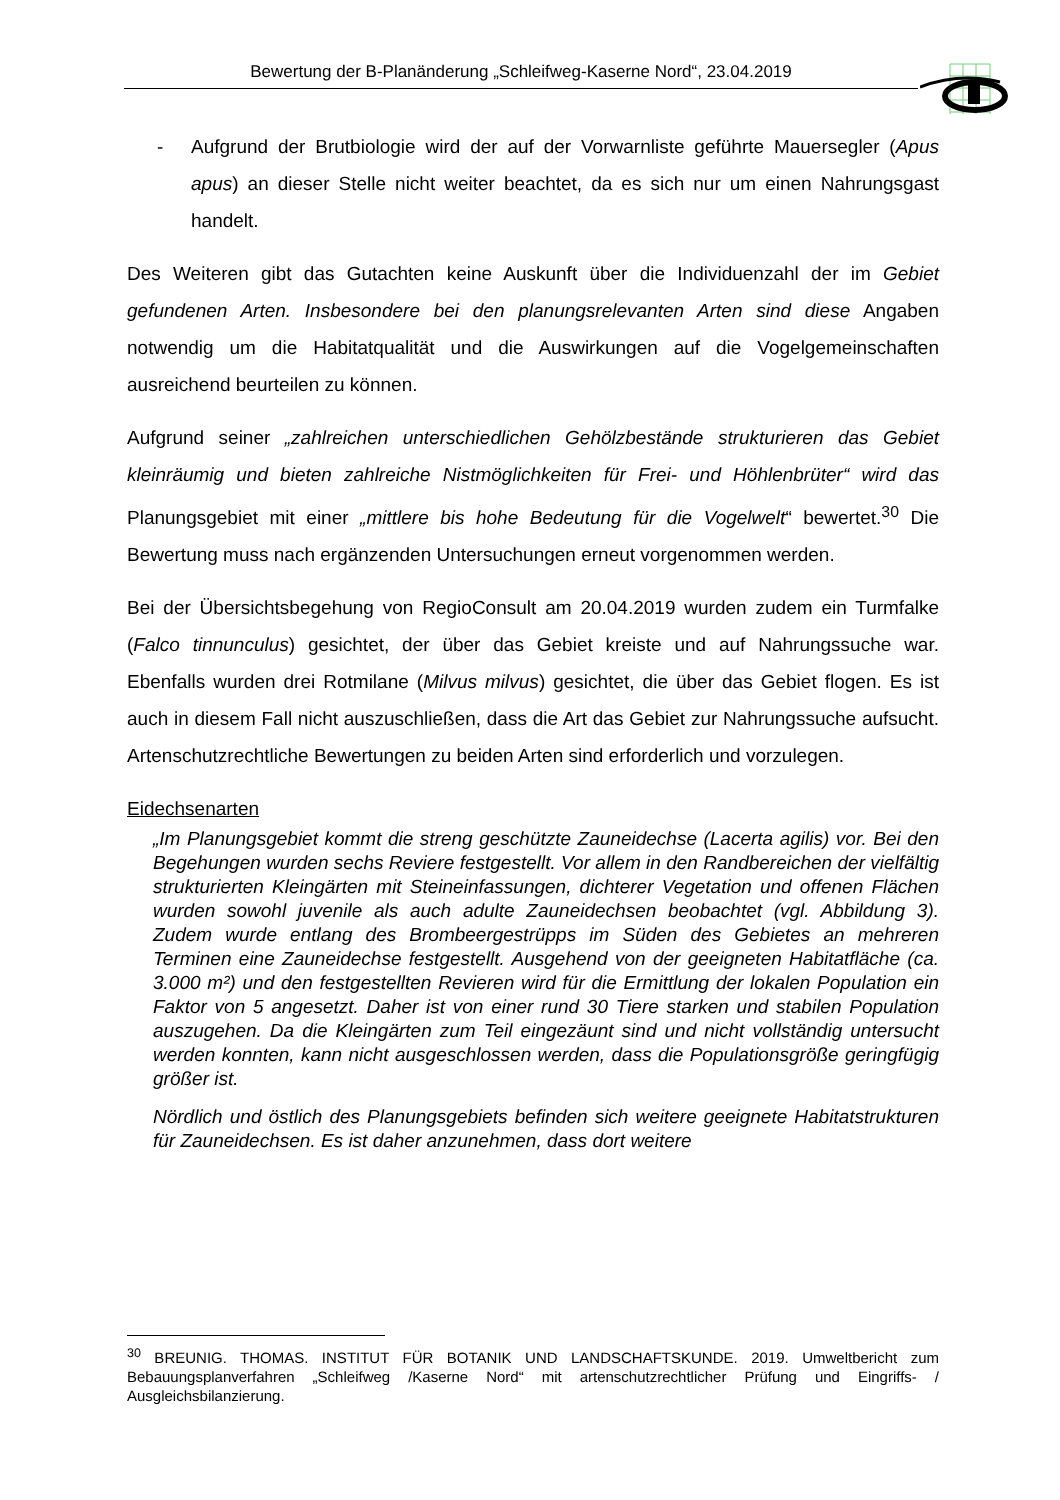Bewertung der B-Planänderung „Schleifweg-Kaserne Nord“, 23.04.2019
- Aufgrund der Brutbiologie wird der auf der Vorwarnliste geführte Mauersegler (Apus apus) an dieser Stelle nicht weiter beachtet, da es sich nur um einen Nahrungsgast handelt.
Des Weiteren gibt das Gutachten keine Auskunft über die Individuenzahl der im Gebiet gefundenen Arten. Insbesondere bei den planungsrelevanten Arten sind diese Angaben notwendig um die Habitatqualität und die Auswirkungen auf die Vogelgemeinschaften ausreichend beurteilen zu können.
Aufgrund seiner „zahlreichen unterschiedlichen Gehölzbestände strukturieren das Gebiet kleinräumig und bieten zahlreiche Nistmöglichkeiten für Frei- und Höhlenbrüter“ wird das Planungsgebiet mit einer „mittlere bis hohe Bedeutung für die Vogelwelt“ bewertet.<sup>30</sup> Die Bewertung muss nach ergänzenden Untersuchungen erneut vorgenommen werden.
Bei der Übersichtsbegehung von RegioConsult am 20.04.2019 wurden zudem ein Turmfalke (Falco tinnunculus) gesichtet, der über das Gebiet kreiste und auf Nahrungssuche war. Ebenfalls wurden drei Rotmilane (Milvus milvus) gesichtet, die über das Gebiet flogen. Es ist auch in diesem Fall nicht auszuschließen, dass die Art das Gebiet zur Nahrungssuche aufsucht. Artenschutzrechtliche Bewertungen zu beiden Arten sind erforderlich und vorzulegen.
Eidechsenarten
„Im Planungsgebiet kommt die streng geschützte Zauneidechse (Lacerta agilis) vor. Bei den Begehungen wurden sechs Reviere festgestellt. Vor allem in den Randbereichen der vielfältig strukturierten Kleingärten mit Steineinfassungen, dichterer Vegetation und offenen Flächen wurden sowohl juvenile als auch adulte Zauneidechsen beobachtet (vgl. Abbildung 3). Zudem wurde entlang des Brombeergestrüpps im Süden des Gebietes an mehreren Terminen eine Zauneidechse festgestellt. Ausgehend von der geeigneten Habitatfläche (ca. 3.000 m²) und den festgestellten Revieren wird für die Ermittlung der lokalen Population ein Faktor von 5 angesetzt. Daher ist von einer rund 30 Tiere starken und stabilen Population auszugehen. Da die Kleingärten zum Teil eingezäunt sind und nicht vollständig untersucht werden konnten, kann nicht ausgeschlossen werden, dass die Populationsgröße geringfügig größer ist.
Nördlich und östlich des Planungsgebiets befinden sich weitere geeignete Habitatstrukturen für Zauneidechsen. Es ist daher anzunehmen, dass dort weitere
<sup>30</sup> BREUNIG. THOMAS. INSTITUT FÜR BOTANIK UND LANDSCHAFTSKUNDE. 2019. Umweltbericht zum Bebauungsplanverfahren „Schleifweg /Kaserne Nord“ mit artenschutzrechtlicher Prüfung und Eingriffs- / Ausgleichsbilanzierung.